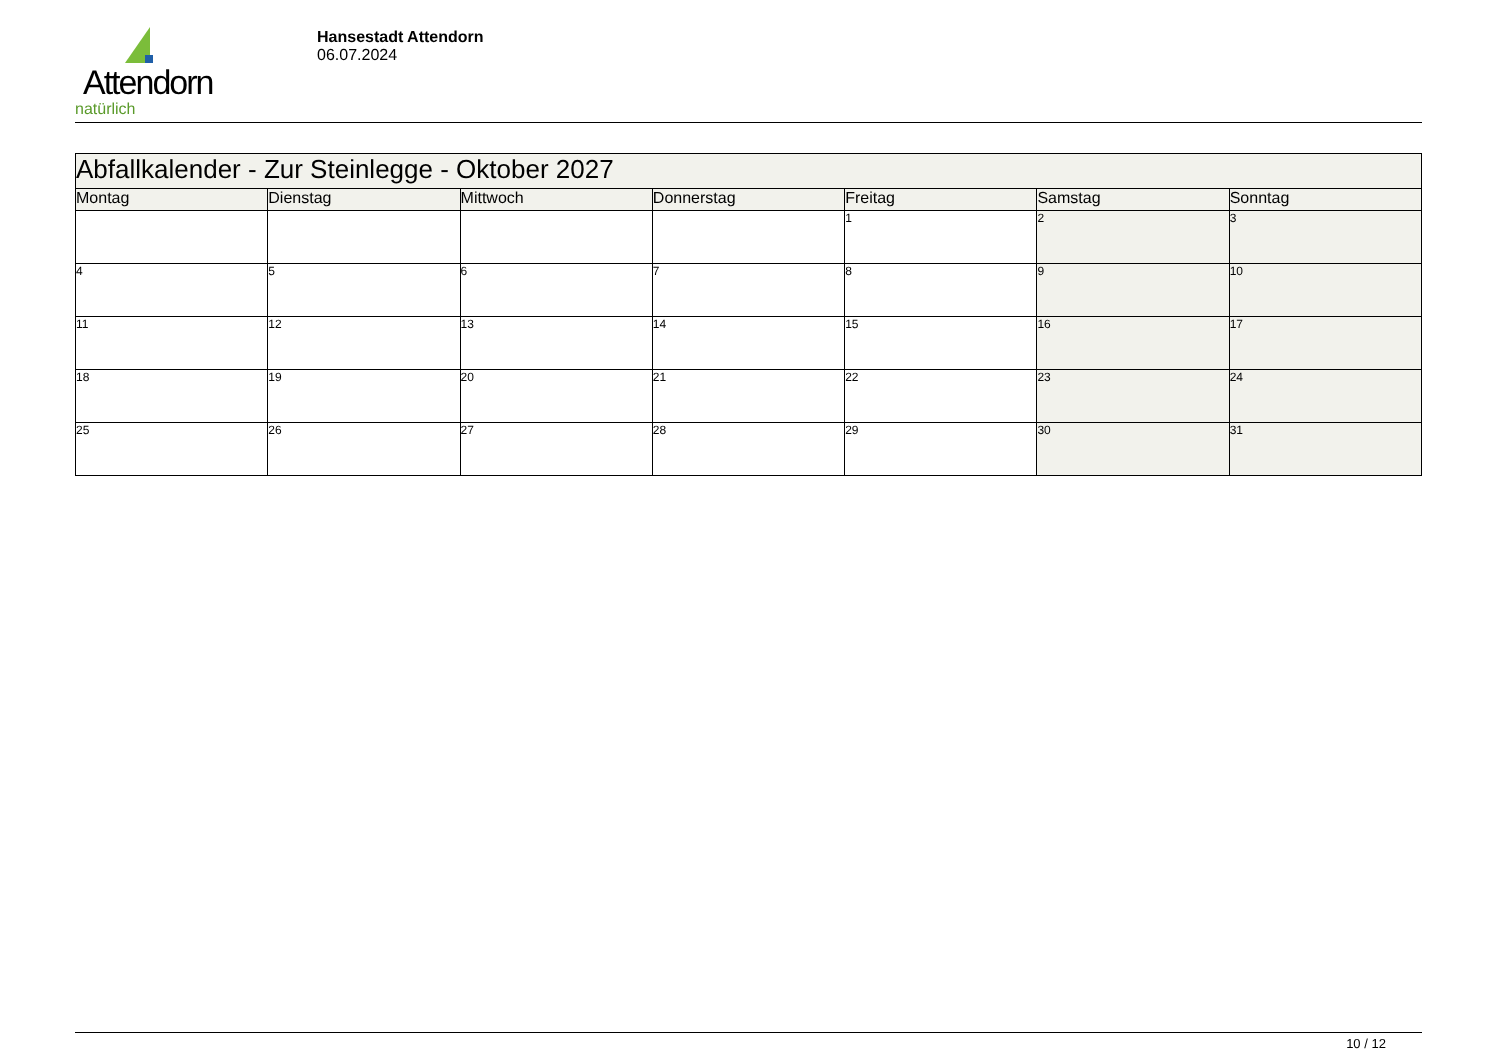Attendorn
natürlich
Hansestadt Attendorn
06.07.2024
| Abfallkalender - Zur Steinlegge - Oktober 2027 | | | | | | |
| --- | --- | --- | --- | --- | --- | --- |
| Montag | Dienstag | Mittwoch | Donnerstag | Freitag | Samstag | Sonntag |
| | | | | 1 | 2 | 3 |
| 4 | 5 | 6 | 7 | 8 | 9 | 10 |
| 11 | 12 | 13 | 14 | 15 | 16 | 17 |
| 18 | 19 | 20 | 21 | 22 | 23 | 24 |
| 25 | 26 | 27 | 28 | 29 | 30 | 31 |
10 / 12